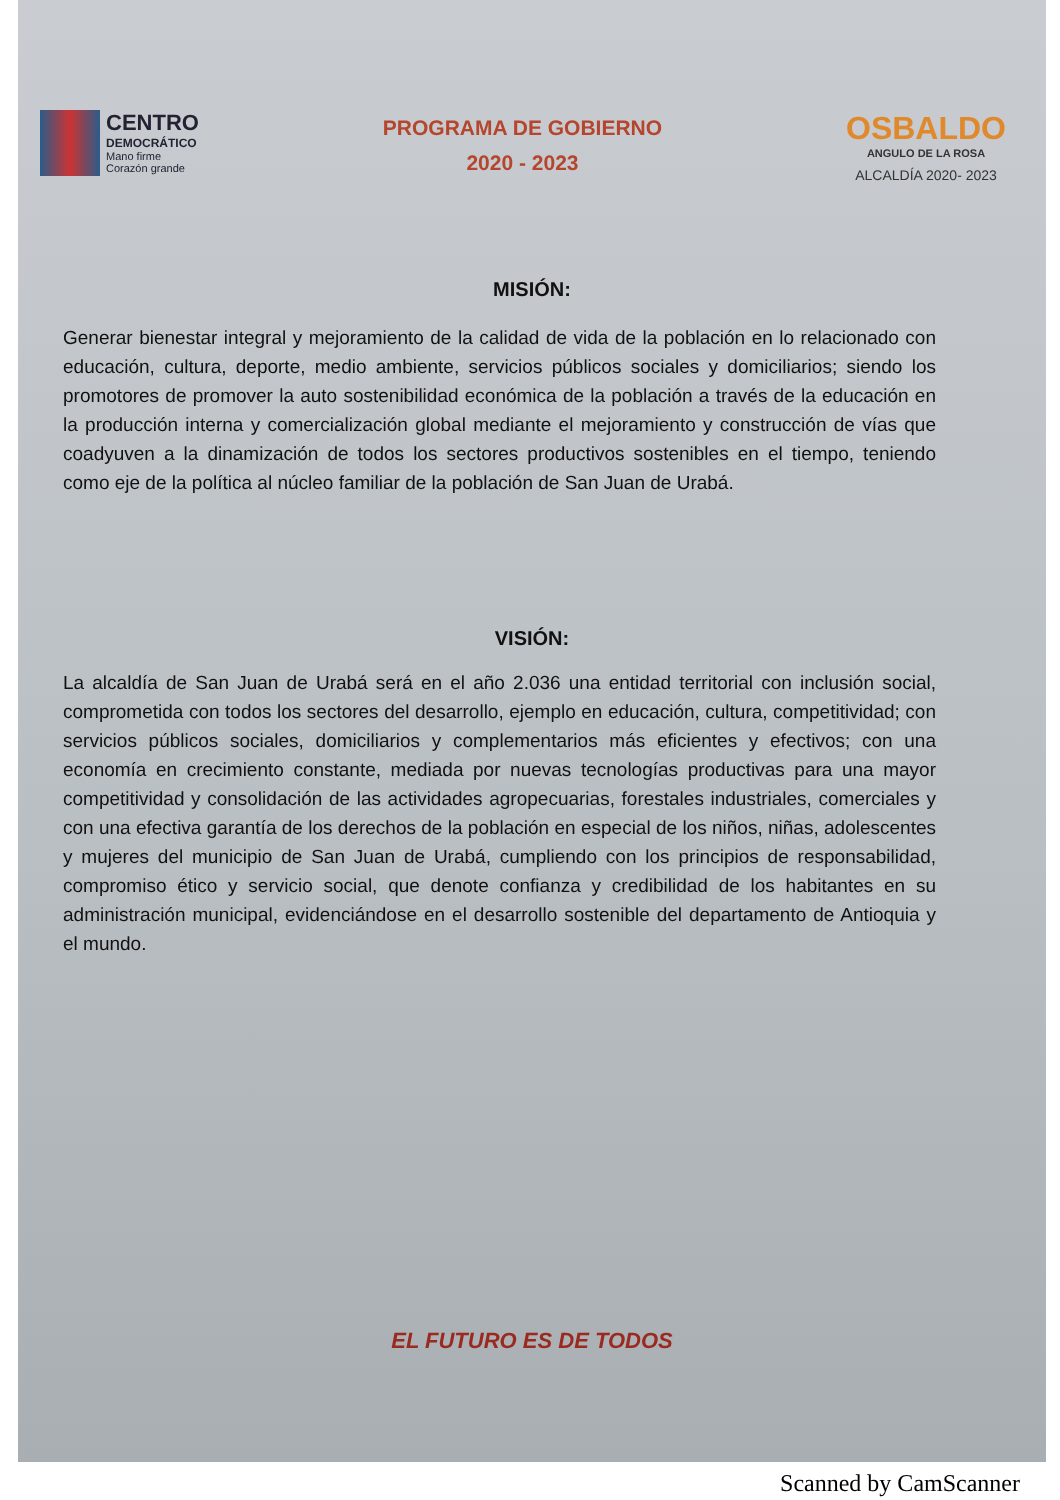CENTRO
DEMOCRÁTICO
Mano firme
Corazón grande
PROGRAMA DE GOBIERNO
2020 - 2023
OSBALDO
ANGULO DE LA ROSA
ALCALDÍA 2020- 2023
MISIÓN:
Generar bienestar integral y mejoramiento de la calidad de vida de la población en lo relacionado con educación, cultura, deporte, medio ambiente, servicios públicos sociales y domiciliarios; siendo los promotores de promover la auto sostenibilidad económica de la población a través de la educación en la producción interna y comercialización global mediante el mejoramiento y construcción de vías que coadyuven a la dinamización de todos los sectores productivos sostenibles en el tiempo, teniendo como eje de la política al núcleo familiar de la población de San Juan de Urabá.
VISIÓN:
La alcaldía de San Juan de Urabá será en el año 2.036 una entidad territorial con inclusión social, comprometida con todos los sectores del desarrollo, ejemplo en educación, cultura, competitividad; con servicios públicos sociales, domiciliarios y complementarios más eficientes y efectivos; con una economía en crecimiento constante, mediada por nuevas tecnologías productivas para una mayor competitividad y consolidación de las actividades agropecuarias, forestales industriales, comerciales y con una efectiva garantía de los derechos de la población en especial de los niños, niñas, adolescentes y mujeres del municipio de San Juan de Urabá, cumpliendo con los principios de responsabilidad, compromiso ético y servicio social, que denote confianza y credibilidad de los habitantes en su administración municipal, evidenciándose en el desarrollo sostenible del departamento de Antioquia y el mundo.
EL FUTURO ES DE TODOS
Scanned by CamScanner